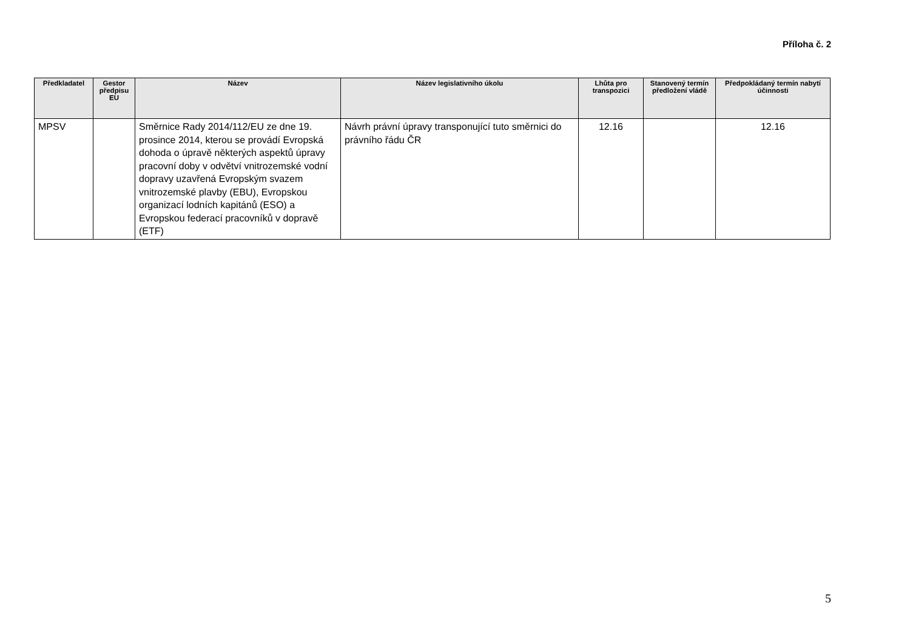Příloha č. 2
| Předkladatel | Gestor předpisu EU | Název | Název legislativního úkolu | Lhůta pro transpozici | Stanovený termín předložení vládě | Předpokládaný termín nabytí účinnosti |
| --- | --- | --- | --- | --- | --- | --- |
| MPSV | | Směrnice Rady 2014/112/EU ze dne 19. prosince 2014, kterou se provádí Evropská dohoda o úpravě některých aspektů úpravy pracovní doby v odvětví vnitrozemské vodní dopravy uzavřená Evropským svazem vnitrozemské plavby (EBU), Evropskou organizací lodních kapitánů (ESO) a Evropskou federací pracovníků v dopravě (ETF) | Návrh právní úpravy transponující tuto směrnici do právního řádu ČR | 12.16 | | 12.16 |
5